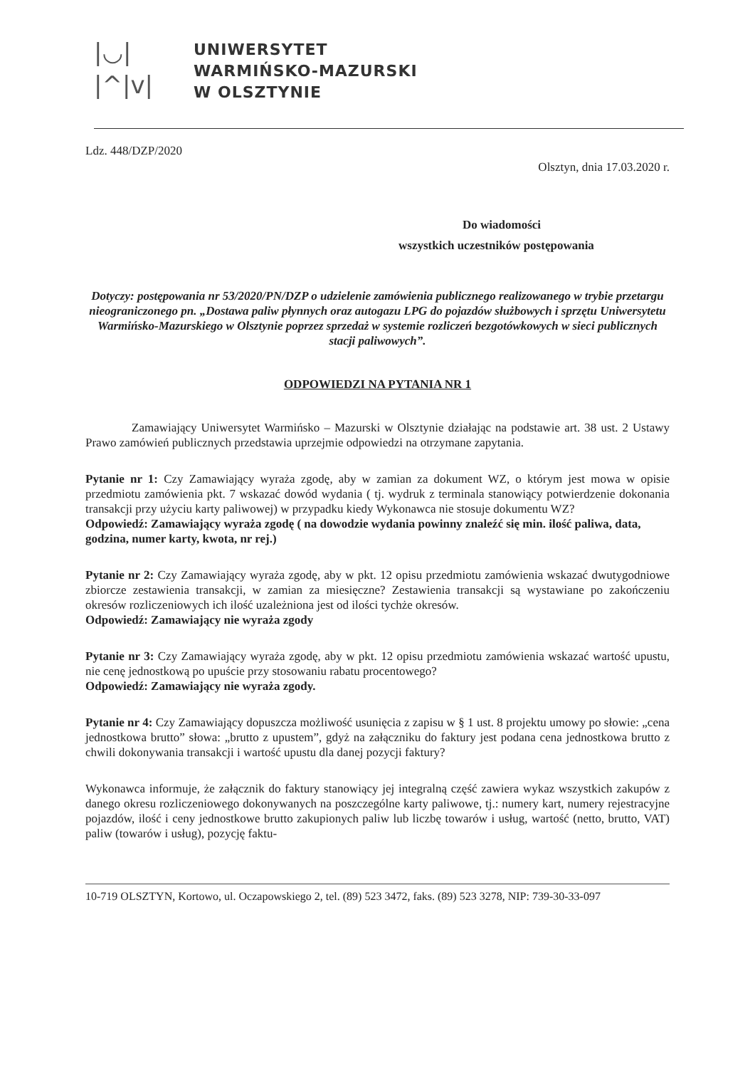|◡|
|^|v|
UNIWERSYTET
WARMIŃSKO-MAZURSKI
W OLSZTYNIE
Ldz. 448/DZP/2020
Olsztyn, dnia 17.03.2020 r.
Do wiadomości
wszystkich uczestników postępowania
Dotyczy: postępowania nr 53/2020/PN/DZP o udzielenie zamówienia publicznego realizowanego w trybie przetargu nieograniczonego pn. „Dostawa paliw płynnych oraz autogazu LPG do pojazdów służbowych i sprzętu Uniwersytetu Warmińsko-Mazurskiego w Olsztynie poprzez sprzedaż w systemie rozliczeń bezgotówkowych w sieci publicznych stacji paliwowych”.
ODPOWIEDZI NA PYTANIA NR 1
Zamawiający Uniwersytet Warmińsko – Mazurski w Olsztynie działając na podstawie art. 38 ust. 2 Ustawy Prawo zamówień publicznych przedstawia uprzejmie odpowiedzi na otrzymane zapytania.
Pytanie nr 1: Czy Zamawiający wyraża zgodę, aby w zamian za dokument WZ, o którym jest mowa w opisie przedmiotu zamówienia pkt. 7 wskazać dowód wydania ( tj. wydruk z terminala stanowiący potwierdzenie dokonania transakcji przy użyciu karty paliwowej) w przypadku kiedy Wykonawca nie stosuje dokumentu WZ?
Odpowiedź: Zamawiający wyraża zgodę ( na dowodzie wydania powinny znaleźć się min. ilość paliwa, data, godzina, numer karty, kwota, nr rej.)
Pytanie nr 2: Czy Zamawiający wyraża zgodę, aby w pkt. 12 opisu przedmiotu zamówienia wskazać dwutygodniowe zbiorcze zestawienia transakcji, w zamian za miesięczne? Zestawienia transakcji są wystawiane po zakończeniu okresów rozliczeniowych ich ilość uzależniona jest od ilości tychże okresów.
Odpowiedź: Zamawiający nie wyraża zgody
Pytanie nr 3: Czy Zamawiający wyraża zgodę, aby w pkt. 12 opisu przedmiotu zamówienia wskazać wartość upustu, nie cenę jednostkową po upuście przy stosowaniu rabatu procentowego?
Odpowiedź: Zamawiający nie wyraża zgody.
Pytanie nr 4: Czy Zamawiający dopuszcza możliwość usunięcia z zapisu w § 1 ust. 8 projektu umowy po słowie: „cena jednostkowa brutto” słowa: „brutto z upustem”, gdyż na załączniku do faktury jest podana cena jednostkowa brutto z chwili dokonywania transakcji i wartość upustu dla danej pozycji faktury?
Wykonawca informuje, że załącznik do faktury stanowiący jej integralną część zawiera wykaz wszystkich zakupów z danego okresu rozliczeniowego dokonywanych na poszczególne karty paliwowe, tj.: numery kart, numery rejestracyjne pojazdów, ilość i ceny jednostkowe brutto zakupionych paliw lub liczbę towarów i usług, wartość (netto, brutto, VAT) paliw (towarów i usług), pozycję faktu-
10-719 OLSZTYN, Kortowo, ul. Oczapowskiego 2, tel. (89) 523 3472, faks. (89) 523 3278, NIP: 739-30-33-097